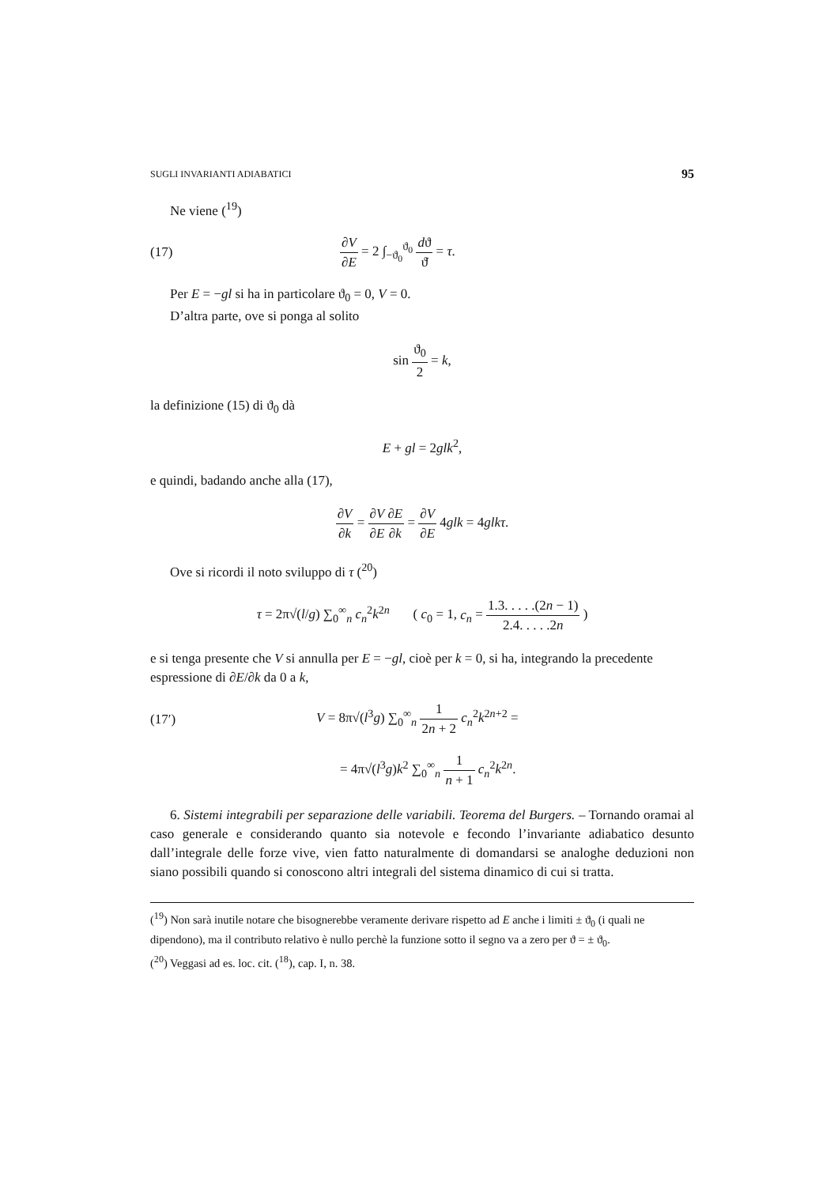SUGLI INVARIANTI ADIABATICI 95
Ne viene (<sup>19</sup>)
(17) ∂V ∂E = 2 ∫<sub>−ϑ<sub>0</sub></sub><sup>ϑ<sub>0</sub></sup> dϑ ϑ̇ = τ.
Per E = −gl si ha in particolare ϑ<sub>0</sub> = 0, V = 0.
D’altra parte, ove si ponga al solito
sin ϑ<sub>0</sub> 2 = k,
la definizione (15) di ϑ<sub>0</sub> dà
E + gl = 2glk<sup>2</sup>,
e quindi, badando anche alla (17),
∂V ∂k = ∂V ∂E∂E ∂k = ∂V ∂E 4glk = 4glkτ.
Ove si ricordi il noto sviluppo di τ (<sup>20</sup>)
τ = 2π√(l/g) ∑<sub>0</sub><sup>∞</sup><sub>n</sub> c<sub>n</sub><sup>2</sup>k<sup>2n</sup> ( c<sub>0</sub> = 1, c<sub>n</sub> = 1.3. . . . .(2n − 1) 2.4. . . . .2n )
e si tenga presente che V si annulla per E = −gl, cioè per k = 0, si ha, integrando la precedente espressione di ∂E/∂k da 0 a k,
(17′) V = 8π√(l<sup>3</sup>g) ∑<sub>0</sub><sup>∞</sup><sub>n</sub> 1 2n + 2 c<sub>n</sub><sup>2</sup>k<sup>2n+2</sup> =
= 4π√(l<sup>3</sup>g)k<sup>2</sup> ∑<sub>0</sub><sup>∞</sup><sub>n</sub> 1 n + 1 c<sub>n</sub><sup>2</sup>k<sup>2n</sup>.
6. Sistemi integrabili per separazione delle variabili. Teorema del Burgers. – Tornando oramai al caso generale e considerando quanto sia notevole e fecondo l’invariante adiabatico desunto dall’integrale delle forze vive, vien fatto naturalmente di domandarsi se analoghe deduzioni non siano possibili quando si conoscono altri integrali del sistema dinamico di cui si tratta.
(<sup>19</sup>) Non sarà inutile notare che bisognerebbe veramente derivare rispetto ad E anche i limiti ± ϑ<sub>0</sub> (i quali ne dipendono), ma il contributo relativo è nullo perchè la funzione sotto il segno va a zero per ϑ = ± ϑ<sub>0</sub>.
(<sup>20</sup>) Veggasi ad es. loc. cit. (<sup>18</sup>), cap. I, n. 38.